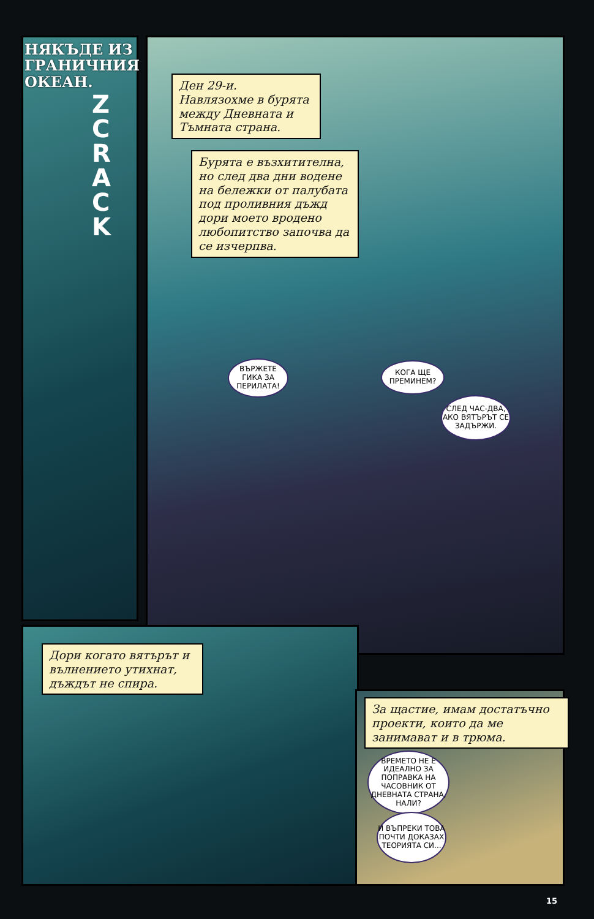НЯКЪДЕ ИЗ
ГРАНИЧНИЯ
ОКЕАН.
ZCRACK
Ден 29-и.
Навлязохме в бурята между Дневната и Тъмната страна.
Бурята е възхитителна, но след два дни водене на бележки от палубата под проливния дъжд дори моето вродено любопитство започва да се изчерпва.
ВЪРЖЕТЕ ГИКА ЗА ПЕРИЛАТА!
КОГА ЩЕ ПРЕМИНЕМ?
СЛЕД ЧАС-ДВА, АКО ВЯТЪРЪТ СЕ ЗАДЪРЖИ.
Дори когато вятърът и вълнението утихнат, дъждът не спира.
За щастие, имам достатъчно проекти, които да ме занимават и в трюма.
ВРЕМЕТО НЕ Е ИДЕАЛНО ЗА ПОПРАВКА НА ЧАСОВНИК ОТ ДНЕВНАТА СТРАНА, НАЛИ?
И ВЪПРЕКИ ТОВА ПОЧТИ ДОКАЗАХ ТЕОРИЯТА СИ...
15